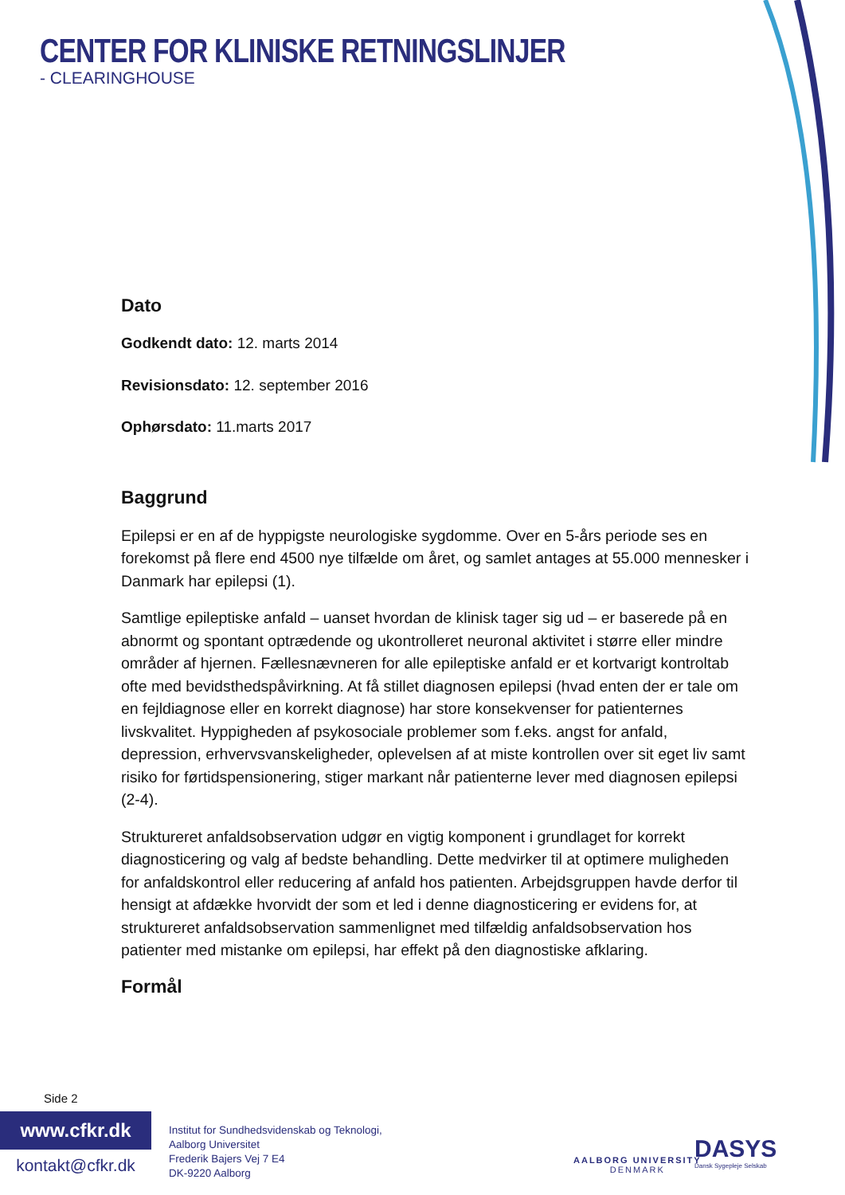CENTER FOR KLINISKE RETNINGSLINJER
- CLEARINGHOUSE
Dato
Godkendt dato: 12. marts 2014
Revisionsdato: 12. september 2016
Ophørsdato: 11.marts 2017
Baggrund
Epilepsi er en af de hyppigste neurologiske sygdomme. Over en 5-års periode ses en forekomst på flere end 4500 nye tilfælde om året, og samlet antages at 55.000 mennesker i Danmark har epilepsi (1).
Samtlige epileptiske anfald – uanset hvordan de klinisk tager sig ud – er baserede på en abnormt og spontant optrædende og ukontrolleret neuronal aktivitet i større eller mindre områder af hjernen. Fællesnævneren for alle epileptiske anfald er et kortvarigt kontroltab ofte med bevidsthedspåvirkning. At få stillet diagnosen epilepsi (hvad enten der er tale om en fejldiagnose eller en korrekt diagnose) har store konsekvenser for patienternes livskvalitet. Hyppigheden af psykosociale problemer som f.eks. angst for anfald, depression, erhvervsvanskeligheder, oplevelsen af at miste kontrollen over sit eget liv samt risiko for førtidspensionering, stiger markant når patienterne lever med diagnosen epilepsi (2-4).
Struktureret anfaldsobservation udgør en vigtig komponent i grundlaget for korrekt diagnosticering og valg af bedste behandling. Dette medvirker til at optimere muligheden for anfaldskontrol eller reducering af anfald hos patienten. Arbejdsgruppen havde derfor til hensigt at afdække hvorvidt der som et led i denne diagnosticering er evidens for, at struktureret anfaldsobservation sammenlignet med tilfældig anfaldsobservation hos patienter med mistanke om epilepsi, har effekt på den diagnostiske afklaring.
Formål
Side 2
www.cfkr.dk
kontakt@cfkr.dk
Institut for Sundhedsvidenskab og Teknologi,
Aalborg Universitet
Frederik Bajers Vej 7 E4
DK-9220 Aalborg
AALBORG UNIVERSITY
DENMARK
DASYS
Dansk Sygepleje Selskab